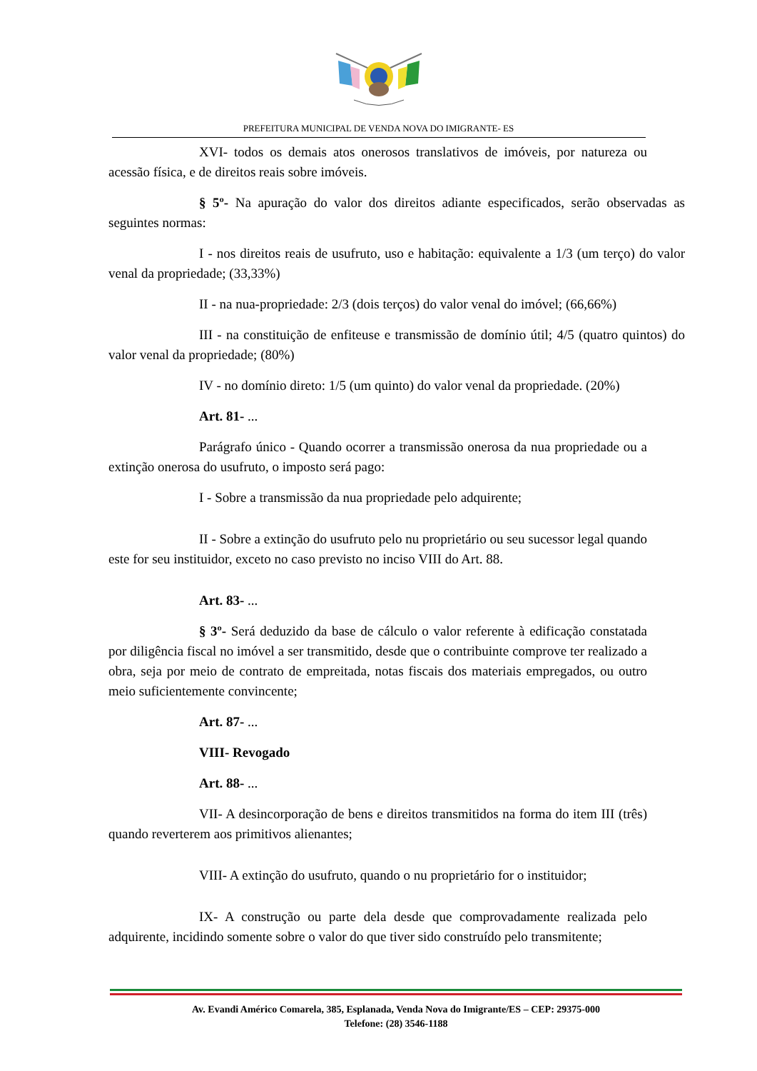PREFEITURA MUNICIPAL DE VENDA NOVA DO IMIGRANTE- ES
XVI- todos os demais atos onerosos translativos de imóveis, por natureza ou acessão física, e de direitos reais sobre imóveis.
§ 5º- Na apuração do valor dos direitos adiante especificados, serão observadas as seguintes normas:
I - nos direitos reais de usufruto, uso e habitação: equivalente a 1/3 (um terço) do valor venal da propriedade; (33,33%)
II - na nua-propriedade: 2/3 (dois terços) do valor venal do imóvel; (66,66%)
III - na constituição de enfiteuse e transmissão de domínio útil; 4/5 (quatro quintos) do valor venal da propriedade; (80%)
IV - no domínio direto: 1/5 (um quinto) do valor venal da propriedade. (20%)
Art. 81- ...
Parágrafo único - Quando ocorrer a transmissão onerosa da nua propriedade ou a extinção onerosa do usufruto, o imposto será pago:
I - Sobre a transmissão da nua propriedade pelo adquirente;
II - Sobre a extinção do usufruto pelo nu proprietário ou seu sucessor legal quando este for seu instituidor, exceto no caso previsto no inciso VIII do Art. 88.
Art. 83- ...
§ 3º- Será deduzido da base de cálculo o valor referente à edificação constatada por diligência fiscal no imóvel a ser transmitido, desde que o contribuinte comprove ter realizado a obra, seja por meio de contrato de empreitada, notas fiscais dos materiais empregados, ou outro meio suficientemente convincente;
Art. 87- ...
VIII- Revogado
Art. 88- ...
VII- A desincorporação de bens e direitos transmitidos na forma do item III (três) quando reverterem aos primitivos alienantes;
VIII- A extinção do usufruto, quando o nu proprietário for o instituidor;
IX- A construção ou parte dela desde que comprovadamente realizada pelo adquirente, incidindo somente sobre o valor do que tiver sido construído pelo transmitente;
Av. Evandi Américo Comarela, 385, Esplanada, Venda Nova do Imigrante/ES – CEP: 29375-000
Telefone: (28) 3546-1188